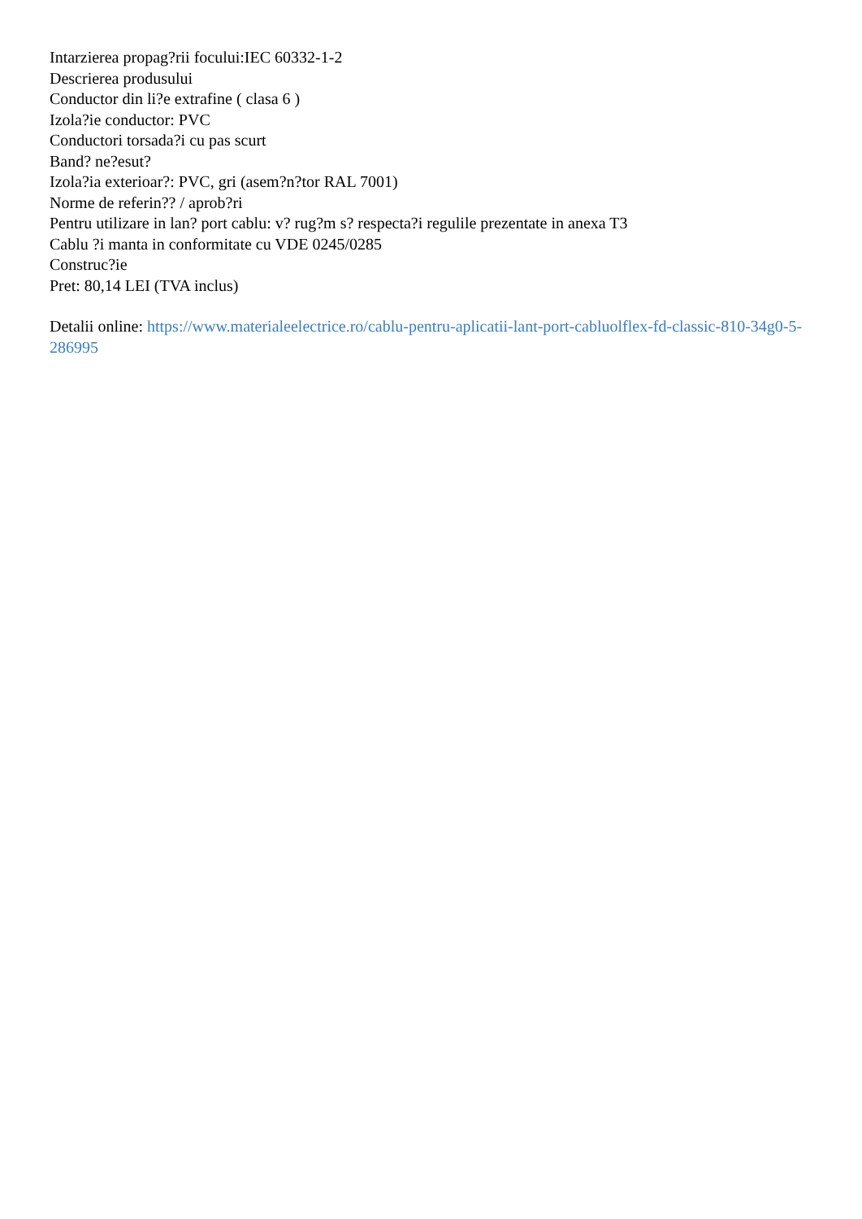Intarzierea propag?rii focului:IEC 60332-1-2
Descrierea produsului
Conductor din li?e extrafine ( clasa 6 )
Izola?ie conductor: PVC
Conductori torsada?i cu pas scurt
Band? ne?esut?
Izola?ia exterioar?: PVC, gri (asem?n?tor RAL 7001)
Norme de referin?? / aprob?ri
Pentru utilizare in lan? port cablu: v? rug?m s? respecta?i regulile prezentate in anexa T3
Cablu ?i manta in conformitate cu VDE 0245/0285
Construc?ie
Pret: 80,14 LEI (TVA inclus)
Detalii online: https://www.materialeelectrice.ro/cablu-pentru-aplicatii-lant-port-cabluolflex-fd-classic-810-34g0-5-286995